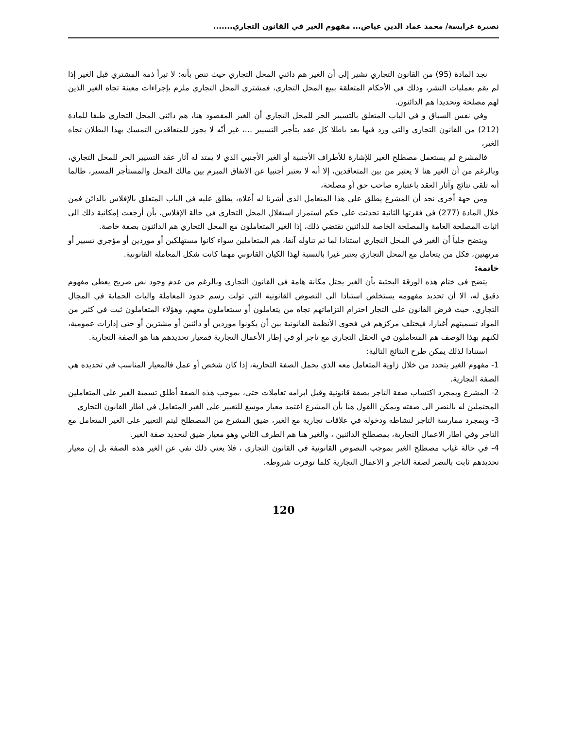نصيرة غرايسة/ محمد عماد الدين عياض... مفهوم الغير في القانون التجاري.......
نجد المادة (95) من القانون التجاري تشير إلى أن الغير هم دائني المحل التجاري حيث تنص بأنه: لا تبرأ ذمة المشتري قبل الغير إذا لم يقم بعمليات النشر، وذلك في الأحكام المتعلقة ببيع المحل التجاري، فمشتري المحل التجاري ملزم بإجراءات معينة تجاه الغير الذين لهم مصلحة وتحديدا هم الدائنون.
وفي نفس السياق و في الباب المتعلق بالتسيير الحر للمحل التجاري أن الغير المقصود هنا، هم دائني المحل التجاري طبقا للمادة (212) من القانون التجاري والتي ورد فيها يعد باطلا كل عقد بتأجير التسيير ...، غير أنّه لا يجوز للمتعاقدين التمسك بهذا البطلان تجاه الغير،
فالمشرع لم يستعمل مصطلح الغير للإشارة للأطراف الأجنبية أو الغير الأجنبي الذي لا يمتد له آثار عقد التسيير الحر للمحل التجاري، وبالرغم من أن الغير هنا لا يعتبر من بين المتعاقدين، إلا أنه لا يعتبر أجنبيا عن الاتفاق المبرم بين مالك المحل والمستأجر المسير، طالما أنه تلقى نتائج وآثار العقد باعتباره صاحب حق أو مصلحة،
ومن جهة أخرى نجد أن المشرع يطلق على هذا المتعامل الذي أشرنا له أعلاه، يطلق عليه في الباب المتعلق بالإفلاس بالدائن فمن خلال المادة (277) في فقرتها الثانية تحدثت على حكم استمرار استغلال المحل التجاري في حالة الإفلاس، بأن أرجعت إمكانية ذلك الى اثبات المصلحة العامة والمصلحة الخاصة للدائنين تقتضي ذلك، إذا الغير المتعاملون مع المحل التجاري هم الدائنون بصفة خاصة.
ويتضح جلياً أن الغير في المحل التجاري استنادا لما تم تناوله آنفا، هم المتعاملين سواء كانوا مستهلكين أو موردين أو مؤجري تسيير أو مرتهنين، فكل من يتعامل مع المحل التجاري يعتبر غيرا بالنسبة لهذا الكيان القانوني مهما كانت شكل المعاملة القانونية.
خاتمة:
يتضح في ختام هذه الورقة البحثية بأن الغير يحتل مكانة هامة في القانون التجاري وبالرغم من عدم وجود نص صريح يعطي مفهوم دقيق له، الا أن تحديد مفهومه يستخلص استنادا الى النصوص القانونية التي تولت رسم حدود المعاملة واليات الحماية في المجال التجاري، حيث فرض القانون على التجار احترام التزاماتهم تجاه من يتعاملون أو سيتعاملون معهم، وهؤلاء المتعاملون ثبت في كثير من المواد تسميتهم أغيارا، فيختلف مركزهم في فحوى الأنظمة القانونية بين أن يكونوا موردين أو دائنين أو مشترين أو حتى إدارات عمومية، لكنهم بهذا الوصف هم المتعاملون في الحقل التجاري مع تاجر أو في إطار الأعمال التجارية فمعيار تحديدهم هنا هو الصفة التجارية.
استنادا لذلك يمكن طرح النتائج التالية:
1- مفهوم الغير يتحدد من خلال زاوية المتعامل معه الذي يحمل الصفة التجارية، إذا كان شخص أو عمل فالمعيار المناسب في تحديده هي الصفة التجارية.
2- المشرع وبمجرد اكتساب صفة التاجر بصفة قانونية وقبل ابرامه تعاملات حتى، بموجب هذه الصفة أطلق تسمية الغير على المتعاملين المحتملين له بالنضر الى صفته ويمكن االقول هنا بأن المشرع اعتمد معيار موسع للتعبير على الغير المتعامل في اطار القانون التجاري
3- وبمجرد ممارسة التاجر لنشاطه ودخوله في علاقات تجارية مع الغير، ضيق المشرع من المصطلح ليتم التعبير على الغير المتعامل مع التاجر وفي اطار الاعمال التجارية، بمصطلح الدائنين ، والغير هنا هم الطرف الثاني وهو معيار ضيق لتحديد صفة الغير.
4- في حالة غياب مصطلح الغير بموجب النصوص القانونية في القانون التجاري ، فلا يعني ذلك نفي عن الغير هذه الصفة بل إن معيار تحديدهم ثابت بالنضر لصفة التاجر و الاعمال التجارية كلما توفرت شروطه.
120